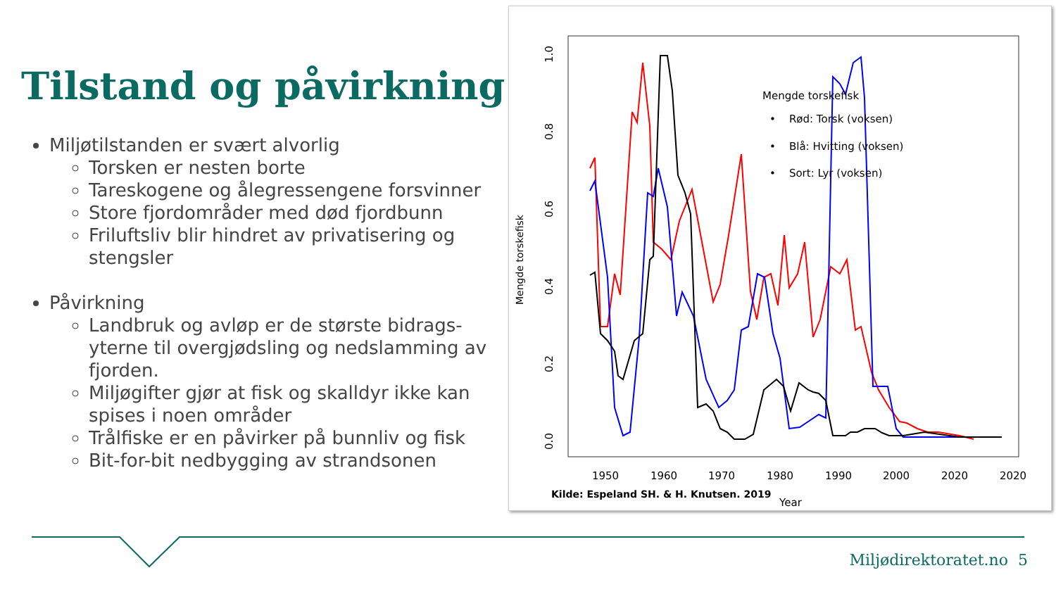Tilstand og påvirkning
Miljøtilstanden er svært alvorlig
Torsken er nesten borte
Tareskogene og ålegressengene forsvinner
Store fjordområder med død fjordbunn
Friluftsliv blir hindret av privatisering og stengsler
Påvirkning
Landbruk og avløp er de største bidrags-yterne til overgjødsling og nedslamming av fjorden.
Miljøgifter gjør at fisk og skalldyr ikke kan spises i noen områder
Trålfiske er en påvirker på bunnliv og fisk
Bit-for-bit nedbygging av strandsonen
Mengde torskefisk
0.0
0.2
0.4
0.6
0.8
1.0
1950
1960
1970
1980
1990
2000
2020
2020
Year
Mengde torskefisk
• Rød: Torsk (voksen)
• Blå: Hvitting (voksen)
• Sort: Lyr (voksen)
Kilde: Espeland SH. & H. Knutsen. 2019
Miljødirektoratet.no 5